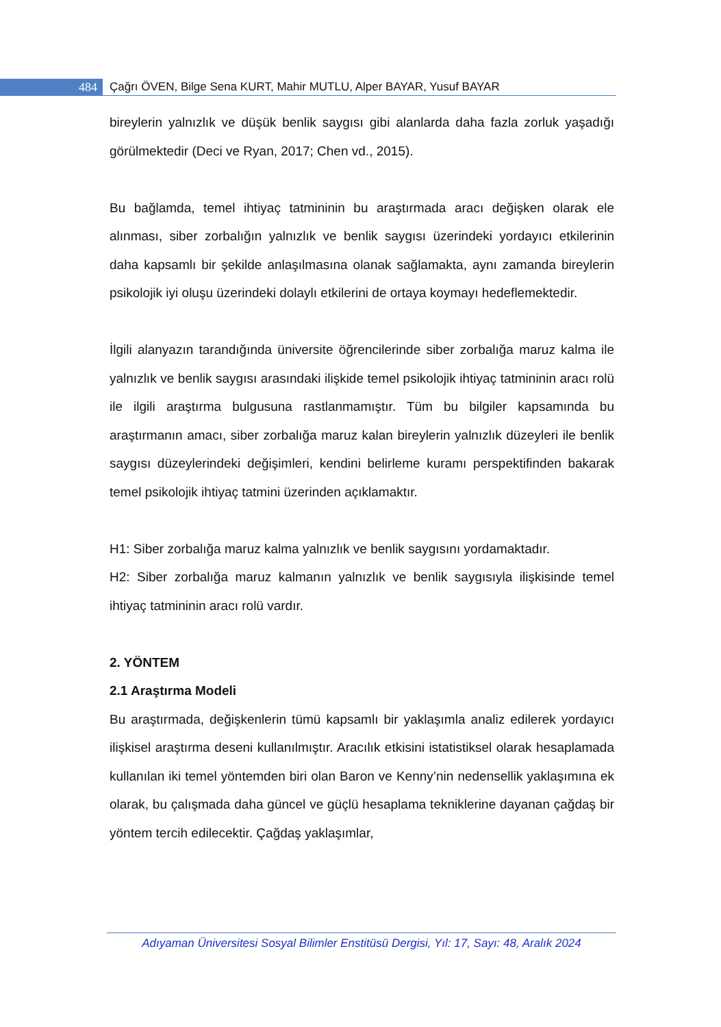484
Çağrı ÖVEN, Bilge Sena KURT, Mahir MUTLU, Alper BAYAR, Yusuf BAYAR
bireylerin yalnızlık ve düşük benlik saygısı gibi alanlarda daha fazla zorluk yaşadığı görülmektedir (Deci ve Ryan, 2017; Chen vd., 2015).
Bu bağlamda, temel ihtiyaç tatmininin bu araştırmada aracı değişken olarak ele alınması, siber zorbalığın yalnızlık ve benlik saygısı üzerindeki yordayıcı etkilerinin daha kapsamlı bir şekilde anlaşılmasına olanak sağlamakta, aynı zamanda bireylerin psikolojik iyi oluşu üzerindeki dolaylı etkilerini de ortaya koymayı hedeflemektedir.
İlgili alanyazın tarandığında üniversite öğrencilerinde siber zorbalığa maruz kalma ile yalnızlık ve benlik saygısı arasındaki ilişkide temel psikolojik ihtiyaç tatmininin aracı rolü ile ilgili araştırma bulgusuna rastlanmamıştır. Tüm bu bilgiler kapsamında bu araştırmanın amacı, siber zorbalığa maruz kalan bireylerin yalnızlık düzeyleri ile benlik saygısı düzeylerindeki değişimleri, kendini belirleme kuramı perspektifinden bakarak temel psikolojik ihtiyaç tatmini üzerinden açıklamaktır.
H1: Siber zorbalığa maruz kalma yalnızlık ve benlik saygısını yordamaktadır.
H2: Siber zorbalığa maruz kalmanın yalnızlık ve benlik saygısıyla ilişkisinde temel ihtiyaç tatmininin aracı rolü vardır.
2. YÖNTEM
2.1 Araştırma Modeli
Bu araştırmada, değişkenlerin tümü kapsamlı bir yaklaşımla analiz edilerek yordayıcı ilişkisel araştırma deseni kullanılmıştır. Aracılık etkisini istatistiksel olarak hesaplamada kullanılan iki temel yöntemden biri olan Baron ve Kenny’nin nedensellik yaklaşımına ek olarak, bu çalışmada daha güncel ve güçlü hesaplama tekniklerine dayanan çağdaş bir yöntem tercih edilecektir. Çağdaş yaklaşımlar,
Adıyaman Üniversitesi Sosyal Bilimler Enstitüsü Dergisi, Yıl: 17, Sayı: 48, Aralık 2024